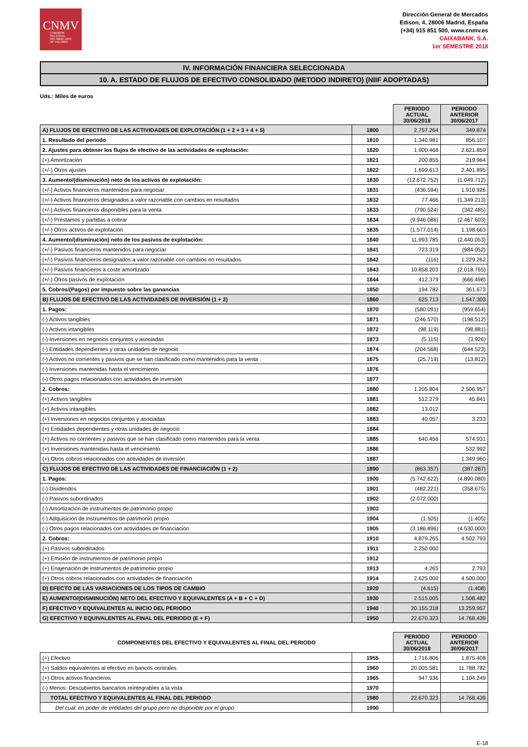CNMV
COMISIÓN
NACIONAL
DEL MERCADO
DE VALORES
Dirección General de Mercados
Edison, 4, 28006 Madrid, España
(+34) 915 851 500, www.cnmv.es
CAIXABANK, S.A.
1er SEMESTRE 2018
IV. INFORMACIÓN FINANCIERA SELECCIONADA
10. A. ESTADO DE FLUJOS DE EFECTIVO CONSOLIDADO (METODO INDIRETO) (NIIF ADOPTADAS)
Uds.: Miles de euros
| | | PERIODO ACTUAL 30/06/2018 | PERIODO ANTERIOR 30/06/2017 |
| A) FLUJOS DE EFECTIVO DE LAS ACTIVIDADES DE EXPLOTACIÓN (1 + 2 + 3 + 4 + 5) | 1800 | 2.757.264 | 349.874 |
| 1. Resultado del periodo | 1810 | 1.340.981 | 856.107 |
| 2. Ajustes para obtener los flujos de efectivo de las actividades de explotación: | 1820 | 1.900.468 | 2.621.859 |
| (+) Amortización | 1821 | 200.855 | 219.964 |
| (+/-) Otros ajustes | 1822 | 1.699.613 | 2.401.895 |
| 3. Aumento/(disminución) neto de los activos de explotación: | 1830 | (12.672.752) | (1.049.712) |
| (+/-) Activos financieros mantenidos para negociar | 1831 | (436.594) | 1.910.926 |
| (+/-) Activos financieros designados a valor razonable con cambios en resultados | 1832 | 77.466 | (1.349.213) |
| (+/-) Activos financieros disponibles para la venta | 1833 | (790.524) | (342.485) |
| (+/-) Préstamos y partidas a cobrar | 1834 | (9.946.086) | (2.467.603) |
| (+/-) Otros activos de explotación | 1835 | (1.577.014) | 1.198.663 |
| 4. Aumento/(disminución) neto de los pasivos de explotación: | 1840 | 11.993.785 | (2.440.053) |
| (+/-) Pasivos financieros mantenidos para negociar | 1841 | 723.319 | (984.052) |
| (+/-) Pasivos financieros designados a valor razonable con cambios en resultados | 1842 | (116) | 1.229.262 |
| (+/-) Pasivos financieros a coste amortizado | 1843 | 10.858.203 | (2.018.765) |
| (+/-) Otros pasivos de explotación | 1844 | 412.379 | (666.498) |
| 5. Cobros/(Pagos) por impuesto sobre las ganancias | 1850 | 194.782 | 361.673 |
| B) FLUJOS DE EFECTIVO DE LAS ACTIVIDADES DE INVERSIÓN (1 + 2) | 1860 | 625.713 | 1.547.303 |
| 1. Pagos: | 1870 | (580.091) | (959.654) |
| (-) Activos tangibles | 1871 | (246.570) | (198.512) |
| (-) Activos intangibles | 1872 | (98.119) | (98.881) |
| (-) Inversiones en negocios conjuntos y asociadas | 1873 | (5.115) | (3.926) |
| (-) Entidades dependientes y otras unidades de negocio | 1874 | (204.568) | (644.523) |
| (-) Activos no corrientes y pasivos que se han clasificado como mantenidos para la venta | 1875 | (25.719) | (13.812) |
| (-) Inversiones mantenidas hasta el vencimiento | 1876 | | |
| (-) Otros pagos relacionados con actividades de inversión | 1877 | | |
| 2. Cobros: | 1880 | 1.205.804 | 2.506.957 |
| (+) Activos tangibles | 1881 | 512.279 | 45.841 |
| (+) Activos intangibles | 1882 | 13.012 | |
| (+) Inversiones en negocios conjuntos y asociadas | 1883 | 40.057 | 3.233 |
| (+) Entidades dependientes y otras unidades de negocio | 1884 | | |
| (+) Activos no corrientes y pasivos que se han clasificado como mantenidos para la venta | 1885 | 640.456 | 574.931 |
| (+) Inversiones mantenidas hasta el vencimiento | 1886 | | 532.992 |
| (+) Otros cobros relacionados con actividades de inversión | 1887 | | 1.349.960 |
| C) FLUJOS DE EFECTIVO DE LAS ACTIVIDADES DE FINANCIACIÓN (1 + 2) | 1890 | (863.357) | (387.287) |
| 1. Pagos: | 1900 | (5.742.622) | (4.890.080) |
| (-) Dividendos | 1901 | (482.221) | (358.675) |
| (-) Pasivos subordinados | 1902 | (2.072.000) | |
| (-) Amortización de instrumentos de patrimonio propio | 1903 | | |
| (-) Adquisición de instrumentos de patrimonio propio | 1904 | (1.505) | (1.405) |
| (-) Otros pagos relacionados con actividades de financiación | 1905 | (3.186.896) | (4.530.000) |
| 2. Cobros: | 1910 | 4.879.265 | 4.502.793 |
| (+) Pasivos subordinados | 1911 | 2.250.000 | |
| (+) Emisión de instrumentos de patrimonio propio | 1912 | | |
| (+) Enajenación de instrumentos de patrimonio propio | 1913 | 4.265 | 2.793 |
| (+) Otros cobros relacionados con actividades de financiación | 1914 | 2.625.000 | 4.500.000 |
| D) EFECTO DE LAS VARIACIONES DE LOS TIPOS DE CAMBIO | 1920 | (4.615) | (1.408) |
| E) AUMENTO/(DISMINUCIÓN) NETO DEL EFECTIVO Y EQUIVALENTES (A + B + C + D) | 1930 | 2.515.005 | 1.508.482 |
| F) EFECTIVO Y EQUIVALENTES AL INICIO DEL PERIODO | 1940 | 20.155.318 | 13.259.957 |
| G) EFECTIVO Y EQUIVALENTES AL FINAL DEL PERIODO (E + F) | 1950 | 22.670.323 | 14.768.439 |
| COMPONENTES DEL EFECTIVO Y EQUIVALENTES AL FINAL DEL PERIODO | | PERIODO ACTUAL 30/06/2018 | PERIODO ANTERIOR 30/06/2017 |
| (+) Efectivo | 1955 | 1.716.806 | 1.875.408 |
| (+) Saldos equivalentes al efectivo en bancos centrales | 1960 | 20.005.581 | 11.788.782 |
| (+) Otros activos financieros | 1965 | 947.936 | 1.104.249 |
| (-) Menos: Descubiertos bancarios reintegrables a la vista | 1970 | | |
| TOTAL EFECTIVO Y EQUIVALENTES AL FINAL DEL PERIODO | 1980 | 22.670.323 | 14.768.439 |
| Del cual: en poder de entidades del grupo pero no disponible por el grupo | 1990 | | |
E-18